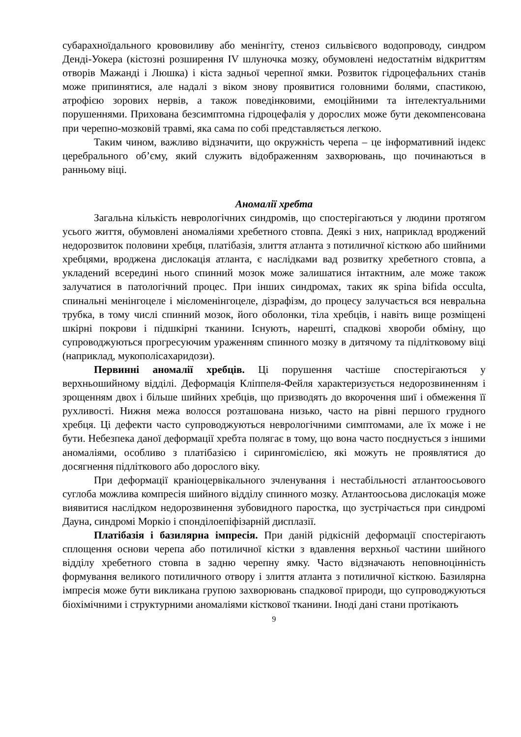субарахноїдального крововиливу або менінгіту, стеноз сильвієвого водопроводу, синдром Денді-Уокера (кістозні розширення IV шлуночка мозку, обумовлені недостатнім відкриттям отворів Мажанді і Люшка) і кіста задньої черепної ямки. Розвиток гідроцефальних станів може припинятися, але надалі з віком знову проявитися головними болями, спастикою, атрофією зорових нервів, а також поведінковими, емоційними та інтелектуальними порушеннями. Прихована безсимптомна гідроцефалія у дорослих може бути декомпенсована при черепно-мозковій травмі, яка сама по собі представляється легкою.
Таким чином, важливо відзначити, що окружність черепа – це інформативний індекс церебрального об’єму, який служить відображенням захворювань, що починаються в ранньому віці.
Аномалії хребта
Загальна кількість неврологічних синдромів, що спостерігаються у людини протягом усього життя, обумовлені аномаліями хребетного стовпа. Деякі з них, наприклад вроджений недорозвиток половини хребця, платібазія, злиття атланта з потиличної кісткою або шийними хребцями, вроджена дислокація атланта, є наслідками вад розвитку хребетного стовпа, а укладений всередині нього спинний мозок може залишатися інтактним, але може також залучатися в патологічний процес. При інших синдромах, таких як spina bifida occulta, спинальні менінгоцеле і мієломенінгоцеле, дізрафізм, до процесу залучається вся невральна трубка, в тому числі спинний мозок, його оболонки, тіла хребців, і навіть вище розміщені шкірні покрови і підшкірні тканини. Існують, нарешті, спадкові хвороби обміну, що супроводжуються прогресуючим ураженням спинного мозку в дитячому та підлітковому віці (наприклад, мукополісахаридози).
Первинні аномалії хребців. Ці порушення частіше спостерігаються у верхньошийному відділі. Деформація Кліппеля-Фейля характеризується недорозвиненням і зрощенням двох і більше шийних хребців, що призводять до вкорочення шиї і обмеження її рухливості. Нижня межа волосся розташована низько, часто на рівні першого грудного хребця. Ці дефекти часто супроводжуються неврологічними симптомами, але їх може і не бути. Небезпека даної деформації хребта полягає в тому, що вона часто поєднується з іншими аномаліями, особливо з платібазією і сирингомієлією, які можуть не проявлятися до досягнення підліткового або дорослого віку.
При деформації краніоцервікального зчленування і нестабільності атлантоосьового суглоба можлива компресія шийного відділу спинного мозку. Атлантоосьова дислокація може виявитися наслідком недорозвинення зубовидного паростка, що зустрічається при синдромі Дауна, синдромі Моркіо і спонділоепіфізарній дисплазії.
Платібазія і базилярна імпресія. При даній рідкісній деформації спостерігають сплощення основи черепа або потиличної кістки з вдавлення верхньої частини шийного відділу хребетного стовпа в задню черепну ямку. Часто відзначають неповноцінність формування великого потиличного отвору і злиття атланта з потиличної кісткою. Базилярна імпресія може бути викликана групою захворювань спадкової природи, що супроводжуються біохімічними і структурними аномаліями кісткової тканини. Іноді дані стани протікають
9